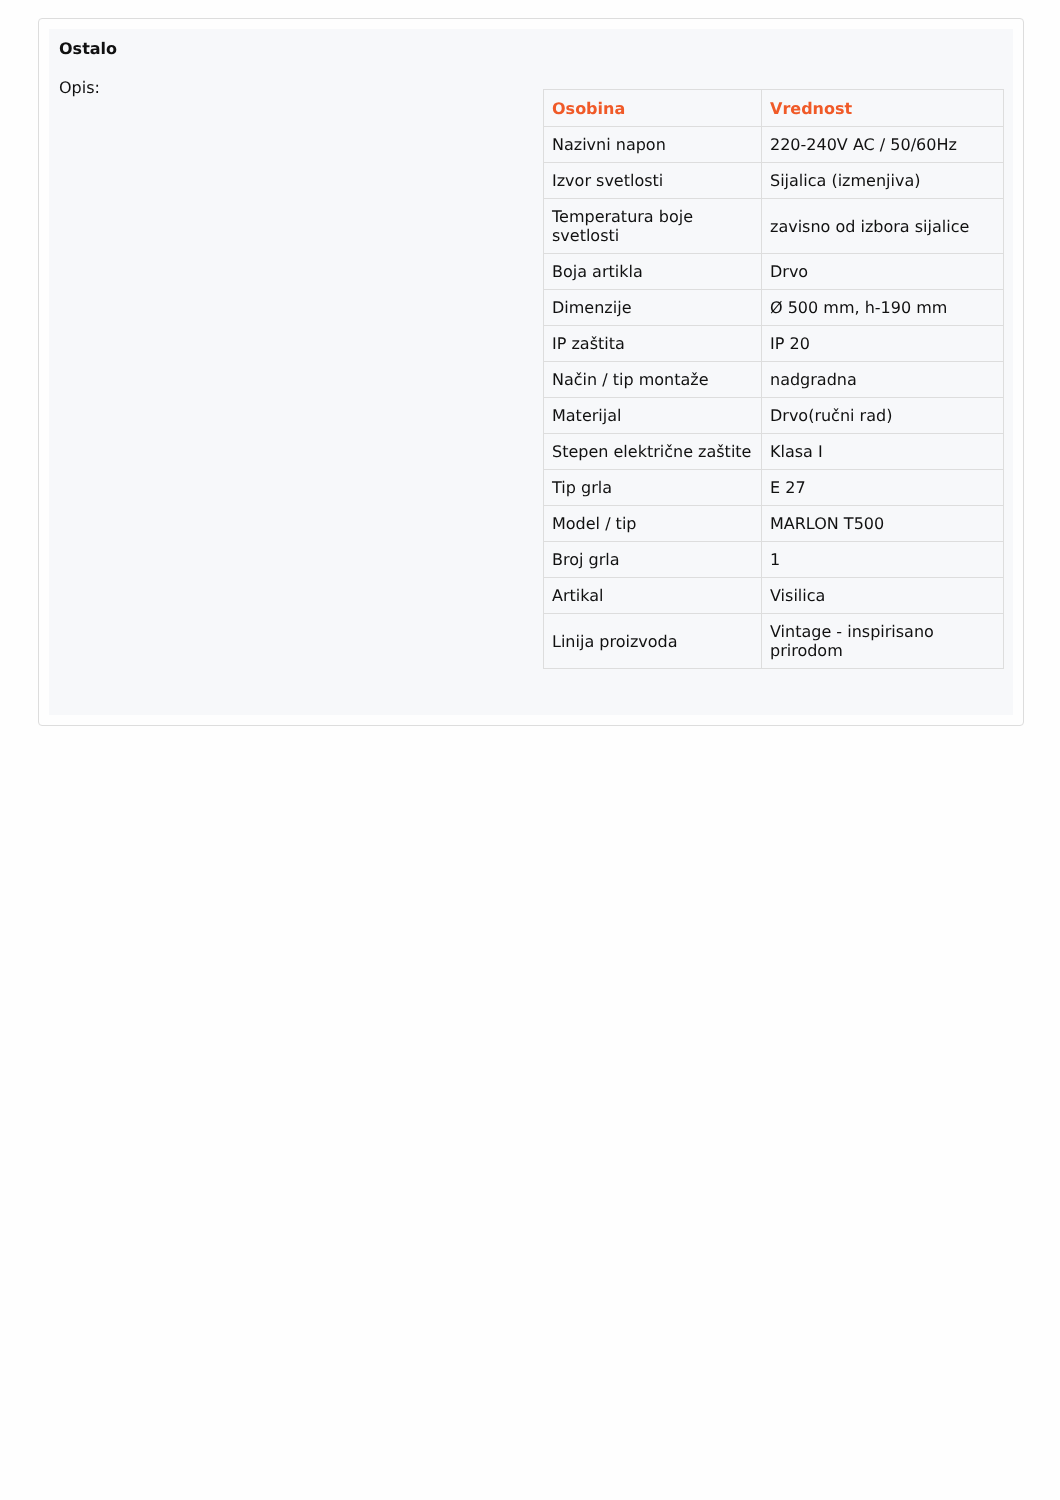Ostalo
Opis:
| Osobina | Vrednost |
| --- | --- |
| Nazivni napon | 220-240V AC / 50/60Hz |
| Izvor svetlosti | Sijalica (izmenjiva) |
| Temperatura boje svetlosti | zavisno od izbora sijalice |
| Boja artikla | Drvo |
| Dimenzije | Ø 500 mm, h-190 mm |
| IP zaštita | IP 20 |
| Način / tip montaže | nadgradna |
| Materijal | Drvo(ručni rad) |
| Stepen električne zaštite | Klasa I |
| Tip grla | E 27 |
| Model / tip | MARLON T500 |
| Broj grla | 1 |
| Artikal | Visilica |
| Linija proizvoda | Vintage - inspirisano prirodom |